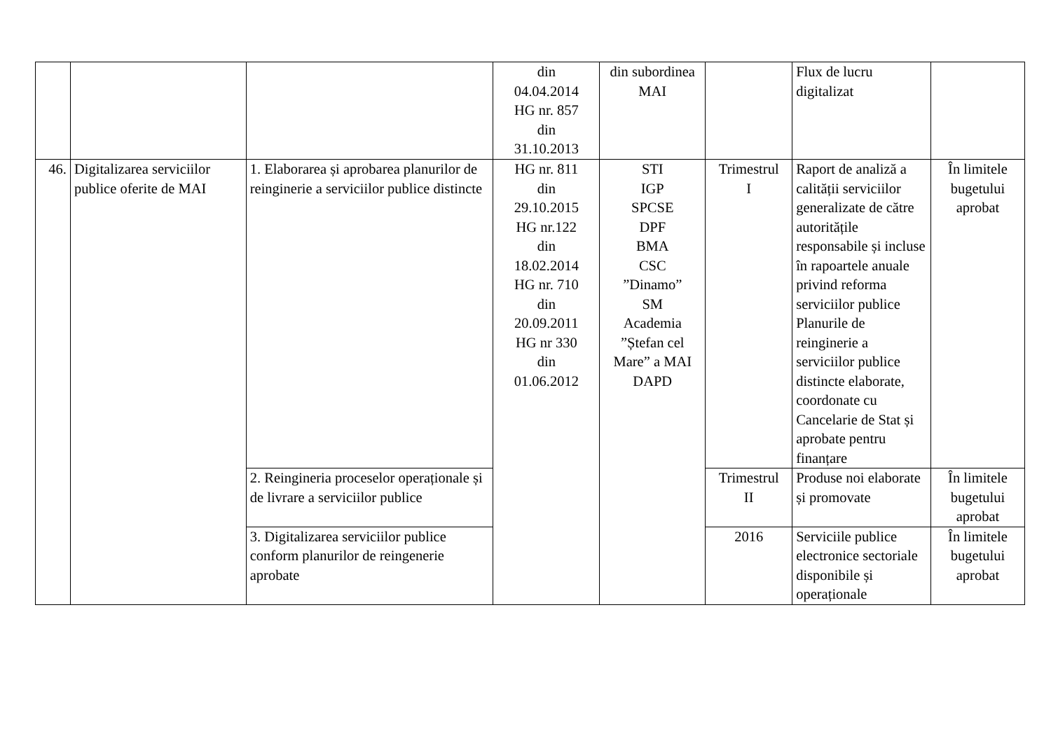| | | | din 04.04.2014 HG nr. 857 din 31.10.2013 | din subordinea MAI | | Flux de lucru digitalizat | |
| 46. | Digitalizarea serviciilor publice oferite de MAI | 1. Elaborarea și aprobarea planurilor de reinginerie a serviciilor publice distincte | HG nr. 811 din 29.10.2015 HG nr.122 din 18.02.2014 HG nr. 710 din 20.09.2011 HG nr 330 din 01.06.2012 | STI IGP SPCSE DPF BMA CSC ”Dinamo” SM Academia ”Ștefan cel Mare” a MAI DAPD | Trimestrul I | Raport de analiză a calității serviciilor generalizate de către autoritățile responsabile și incluse în rapoartele anuale privind reforma serviciilor publice Planurile de reinginerie a serviciilor publice distincte elaborate, coordonate cu Cancelarie de Stat și aprobate pentru finanțare | În limitele bugetului aprobat |
| | | 2. Reingineria proceselor operaționale și de livrare a serviciilor publice | | | Trimestrul II | Produse noi elaborate și promovate | În limitele bugetului aprobat |
| | | 3. Digitalizarea serviciilor publice conform planurilor de reingenerie aprobate | | | 2016 | Serviciile publice electronice sectoriale disponibile și operaționale | În limitele bugetului aprobat |